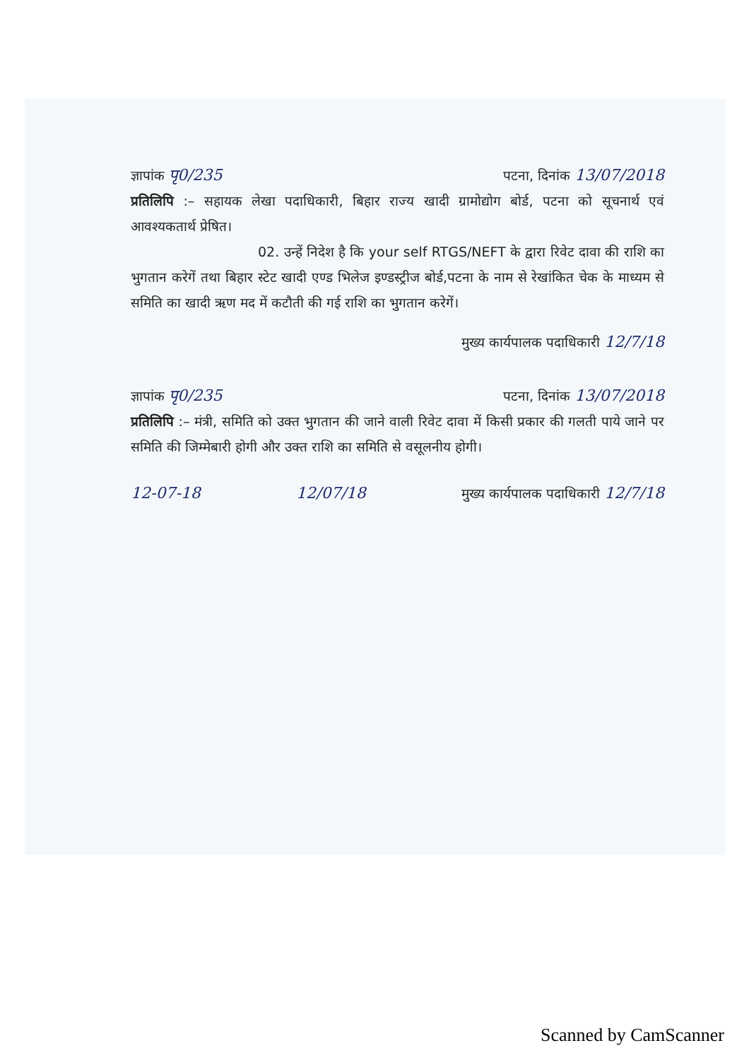ज्ञापांक पृ0/235 पटना, दिनांक 13/07/2018
प्रतिलिपि :– सहायक लेखा पदाधिकारी, बिहार राज्य खादी ग्रामोद्योग बोर्ड, पटना को सूचनार्थ एवं आवश्यकतार्थ प्रेषित।
02. उन्हें निदेश है कि your self RTGS/NEFT के द्वारा रिवेट दावा की राशि का भुगतान करेगें तथा बिहार स्टेट खादी एण्ड भिलेज इण्डस्ट्रीज बोर्ड,पटना के नाम से रेखांकित चेक के माध्यम से समिति का खादी ऋण मद में कटौती की गई राशि का भुगतान करेगें।
मुख्य कार्यपालक पदाधिकारी 12/7/18
ज्ञापांक पृ0/235 पटना, दिनांक 13/07/2018
प्रतिलिपि :– मंत्री, समिति को उक्त भुगतान की जाने वाली रिवेट दावा में किसी प्रकार की गलती पाये जाने पर समिति की जिम्मेबारी होगी और उक्त राशि का समिति से वसूलनीय होगी।
12-07-18 12/07/18 मुख्य कार्यपालक पदाधिकारी 12/7/18
Scanned by CamScanner